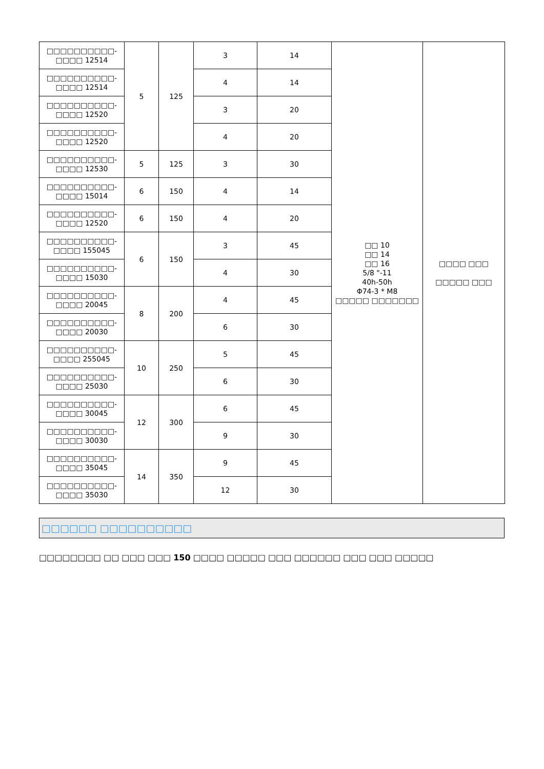| □□□□□□□□□□-□□□□ 12514 | 5 | 125 | 3 | 14 | □□ 10 □□ 14 □□ 16 5/8 "-11 40h-50h Φ74-3 * M8 □□□□□ □□□□□□□ | □□□□ □□□ □□□□□ □□□ |
| □□□□□□□□□□-□□□□ 12514 | | | 4 | 14 | | |
| □□□□□□□□□□-□□□□ 12520 | | | 3 | 20 | | |
| □□□□□□□□□□-□□□□ 12520 | | | 4 | 20 | | |
| □□□□□□□□□□-□□□□ 12530 | 5 | 125 | 3 | 30 | | |
| □□□□□□□□□□-□□□□ 15014 | 6 | 150 | 4 | 14 | | |
| □□□□□□□□□□-□□□□ 12520 | 6 | 150 | 4 | 20 | | |
| □□□□□□□□□□-□□□□ 155045 | 6 | 150 | 3 | 45 | | |
| □□□□□□□□□□-□□□□ 15030 | | | 4 | 30 | | |
| □□□□□□□□□□-□□□□ 20045 | 8 | 200 | 4 | 45 | | |
| □□□□□□□□□□-□□□□ 20030 | | | 6 | 30 | | |
| □□□□□□□□□□-□□□□ 255045 | 10 | 250 | 5 | 45 | | |
| □□□□□□□□□□-□□□□ 25030 | | | 6 | 30 | | |
| □□□□□□□□□□-□□□□ 30045 | 12 | 300 | 6 | 45 | | |
| □□□□□□□□□□-□□□□ 30030 | | | 9 | 30 | | |
| □□□□□□□□□□-□□□□ 35045 | 14 | 350 | 9 | 45 | | |
| □□□□□□□□□□-□□□□ 35030 | | | 12 | 30 | | |
□□□□□□ □□□□□□□□□□
□□□□□□□□ □□ □□□ □□□ 150 □□□□ □□□□□ □□□ □□□□□□ □□□ □□□ □□□□□